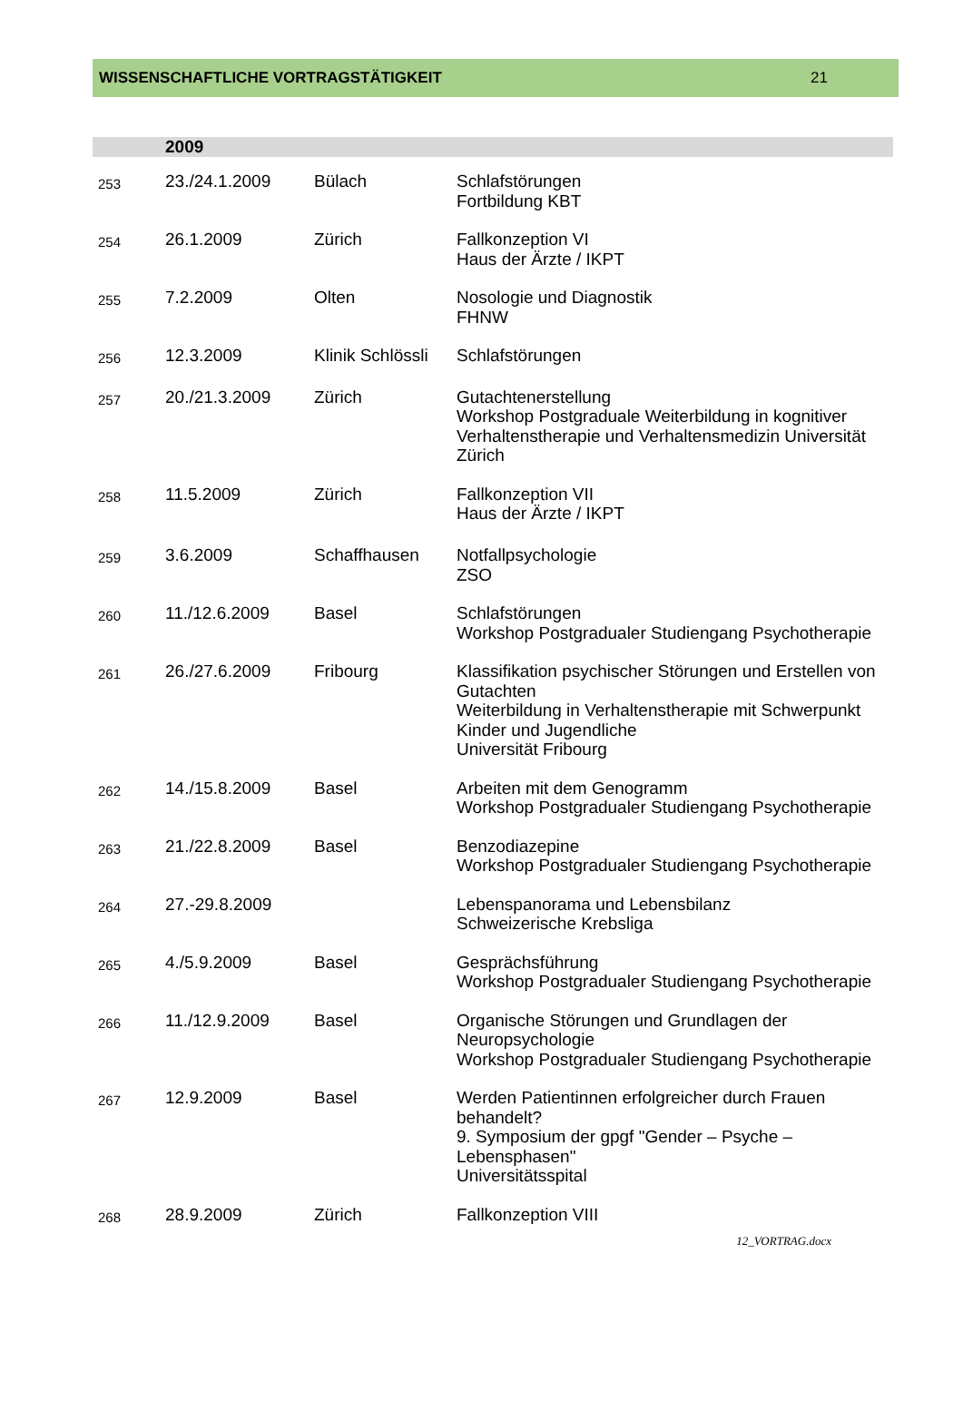WISSENSCHAFTLICHE VORTRAGSTÄTIGKEIT 21
2009
| 253 | 23./24.1.2009 | Bülach | Schlafstörungen Fortbildung KBT |
| 254 | 26.1.2009 | Zürich | Fallkonzeption VI Haus der Ärzte / IKPT |
| 255 | 7.2.2009 | Olten | Nosologie und Diagnostik FHNW |
| 256 | 12.3.2009 | Klinik Schlössli | Schlafstörungen |
| 257 | 20./21.3.2009 | Zürich | Gutachtenerstellung Workshop Postgraduale Weiterbildung in kognitiver Verhaltenstherapie und Verhaltensmedizin Universität Zürich |
| 258 | 11.5.2009 | Zürich | Fallkonzeption VII Haus der Ärzte / IKPT |
| 259 | 3.6.2009 | Schaffhausen | Notfallpsychologie ZSO |
| 260 | 11./12.6.2009 | Basel | Schlafstörungen Workshop Postgradualer Studiengang Psychotherapie |
| 261 | 26./27.6.2009 | Fribourg | Klassifikation psychischer Störungen und Erstellen von Gutachten Weiterbildung in Verhaltenstherapie mit Schwerpunkt Kinder und Jugendliche Universität Fribourg |
| 262 | 14./15.8.2009 | Basel | Arbeiten mit dem Genogramm Workshop Postgradualer Studiengang Psychotherapie |
| 263 | 21./22.8.2009 | Basel | Benzodiazepine Workshop Postgradualer Studiengang Psychotherapie |
| 264 | 27.-29.8.2009 | | Lebenspanorama und Lebensbilanz Schweizerische Krebsliga |
| 265 | 4./5.9.2009 | Basel | Gesprächsführung Workshop Postgradualer Studiengang Psychotherapie |
| 266 | 11./12.9.2009 | Basel | Organische Störungen und Grundlagen der Neuropsychologie Workshop Postgradualer Studiengang Psychotherapie |
| 267 | 12.9.2009 | Basel | Werden Patientinnen erfolgreicher durch Frauen behandelt? 9. Symposium der gpgf "Gender – Psyche – Lebensphasen" Universitätsspital |
| 268 | 28.9.2009 | Zürich | Fallkonzeption VIII |
12_VORTRAG.docx